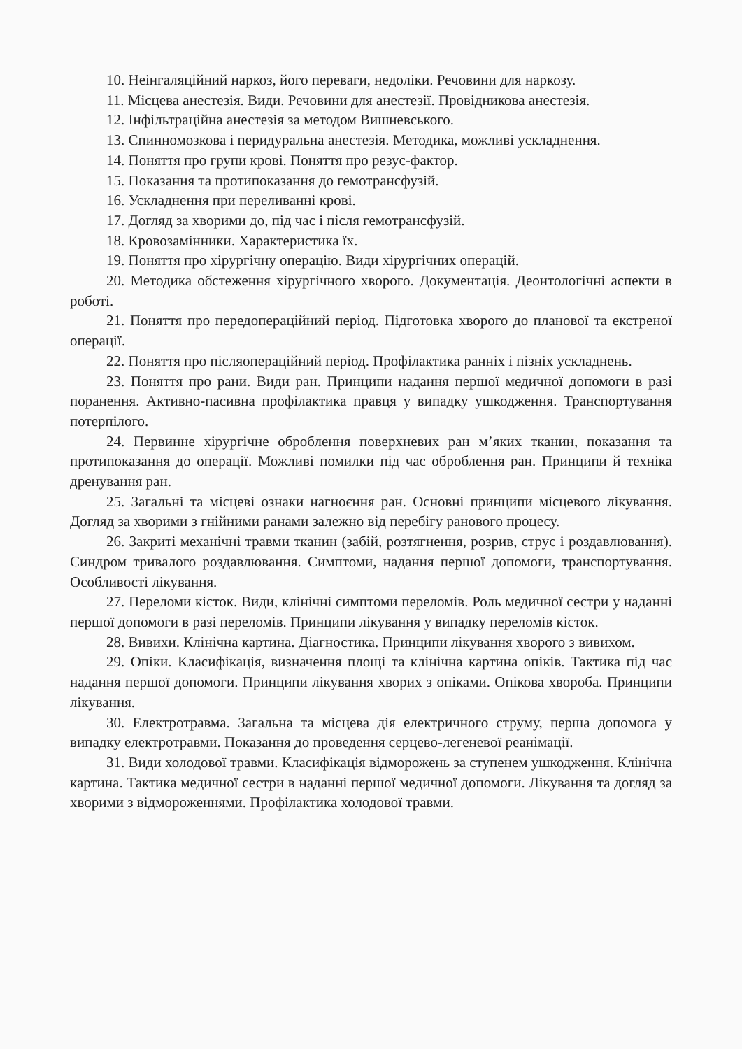10. Неінгаляційний наркоз, його переваги, недоліки. Речовини для наркозу.
11. Місцева анестезія. Види. Речовини для анестезії. Провідникова анестезія.
12. Інфільтраційна анестезія за методом Вишневського.
13. Спинномозкова і перидуральна анестезія. Методика, можливі ускладнення.
14. Поняття про групи крові. Поняття про резус-фактор.
15. Показання та протипоказання до гемотрансфузій.
16. Ускладнення при переливанні крові.
17. Догляд за хворими до, під час і після гемотрансфузій.
18. Кровозамінники. Характеристика їх.
19. Поняття про хірургічну операцію. Види хірургічних операцій.
20. Методика обстеження хірургічного хворого. Документація. Деонтологічні аспекти в роботі.
21. Поняття про передопераційний період. Підготовка хворого до планової та екстреної операції.
22. Поняття про післяопераційний період. Профілактика ранніх і пізніх ускладнень.
23. Поняття про рани. Види ран. Принципи надання першої медичної допомоги в разі поранення. Активно-пасивна профілактика правця у випадку ушкодження. Транспортування потерпілого.
24. Первинне хірургічне оброблення поверхневих ран м’яких тканин, показання та протипоказання до операції. Можливі помилки під час оброблення ран. Принципи й техніка дренування ран.
25. Загальні та місцеві ознаки нагноєння ран. Основні принципи місцевого лікування. Догляд за хворими з гнійними ранами залежно від перебігу ранового процесу.
26. Закриті механічні травми тканин (забій, розтягнення, розрив, струс і роздавлювання). Синдром тривалого роздавлювання. Симптоми, надання першої допомоги, транспортування. Особливості лікування.
27. Переломи кісток. Види, клінічні симптоми переломів. Роль медичної сестри у наданні першої допомоги в разі переломів. Принципи лікування у випадку переломів кісток.
28. Вивихи. Клінічна картина. Діагностика. Принципи лікування хворого з вивихом.
29. Опіки. Класифікація, визначення площі та клінічна картина опіків. Тактика під час надання першої допомоги. Принципи лікування хворих з опіками. Опікова хвороба. Принципи лікування.
30. Електротравма. Загальна та місцева дія електричного струму, перша допомога у випадку електротравми. Показання до проведення серцево-легеневої реанімації.
31. Види холодової травми. Класифікація відморожень за ступенем ушкодження. Клінічна картина. Тактика медичної сестри в наданні першої медичної допомоги. Лікування та догляд за хворими з відмороженнями. Профілактика холодової травми.